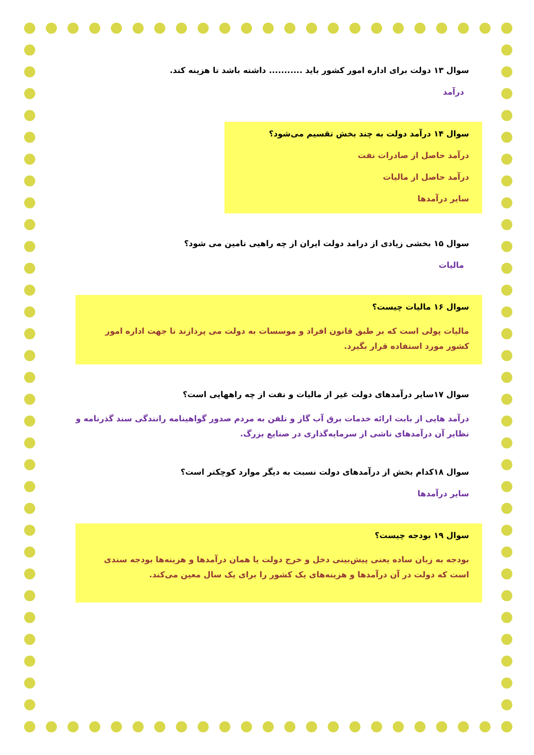سوال ۱۳ دولت برای اداره امور کشور باید ........... داشته باشد تا هزینه کند.
درآمد
سوال ۱۴ درآمد دولت به چند بخش تقسیم می‌شود؟
درآمد حاصل از صادرات نفت
درآمد حاصل از مالیات
سایر درآمدها
سوال ۱۵ بخشی زیادی از درامد دولت ایران از چه راهیی تامین می شود؟
مالیات
سوال ۱۶ مالیات چیست؟
مالیات پولی است که بر طبق قانون افراد و موسسات به دولت می پردازند تا جهت اداره امور کشور مورد استفاده قرار بگیرد.
سوال ۱۷سایر درآمدهای دولت غیر از مالیات و نفت از چه راههایی است؟
درآمد هایی از بابت ارائه خدمات برق آب گاز و تلفن به مردم صدور گواهینامه رانندگی سند گذرنامه و نظایر آن درآمدهای ناشی از سرمایه‌گذاری در صنایع بزرگ.
سوال ۱۸کدام بخش از درآمدهای دولت نسبت به دیگر موارد کوچکتر است؟
سایر درآمدها
سوال ۱۹ بودجه چیست؟
بودجه به زبان ساده یعنی پیش‌بینی دخل و خرج دولت یا همان درآمدها و هزینه‌ها بودجه سندی است که دولت در آن درآمدها و هزینه‌های یک کشور را برای یک سال معین می‌کند.